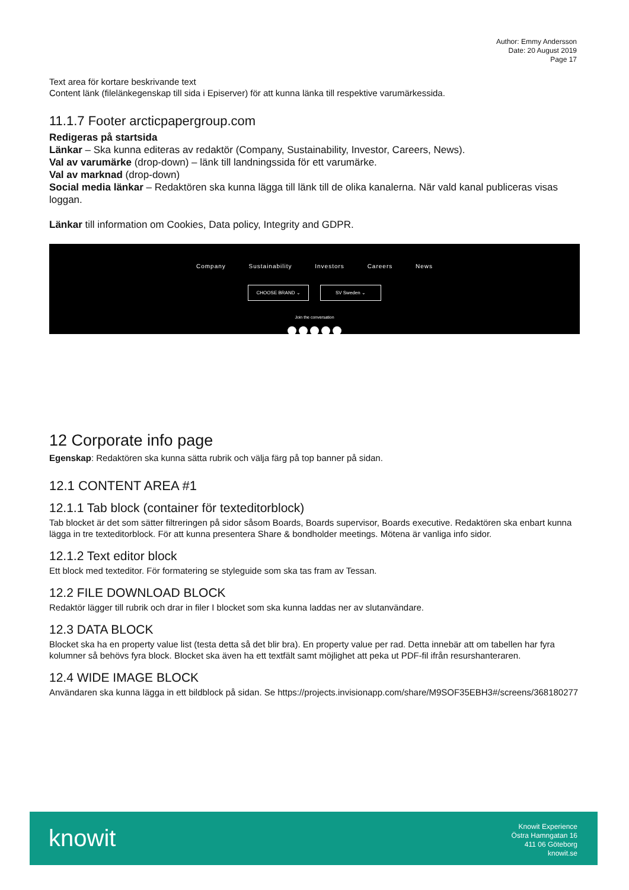Author: Emmy Andersson
Date: 20 August 2019
Page 17
Text area för kortare beskrivande text
Content länk (filelänkegenskap till sida i Episerver) för att kunna länka till respektive varumärkessida.
11.1.7 Footer arcticpapergroup.com
Redigeras på startsida
Länkar – Ska kunna editeras av redaktör (Company, Sustainability, Investor, Careers, News).
Val av varumärke (drop-down) – länk till landningssida för ett varumärke.
Val av marknad (drop-down)
Social media länkar – Redaktören ska kunna lägga till länk till de olika kanalerna. När vald kanal publiceras visas loggan.
Länkar till information om Cookies, Data policy, Integrity and GDPR.
Company Sustainability Investors Careers News
CHOOSE BRAND ⌄ SV Sweden ⌄
Join the conversation
12 Corporate info page
Egenskap: Redaktören ska kunna sätta rubrik och välja färg på top banner på sidan.
12.1 CONTENT AREA #1
12.1.1 Tab block (container för texteditorblock)
Tab blocket är det som sätter filtreringen på sidor såsom Boards, Boards supervisor, Boards executive. Redaktören ska enbart kunna lägga in tre texteditorblock. För att kunna presentera Share & bondholder meetings. Mötena är vanliga info sidor.
12.1.2 Text editor block
Ett block med texteditor. För formatering se styleguide som ska tas fram av Tessan.
12.2 FILE DOWNLOAD BLOCK
Redaktör lägger till rubrik och drar in filer I blocket som ska kunna laddas ner av slutanvändare.
12.3 DATA BLOCK
Blocket ska ha en property value list (testa detta så det blir bra). En property value per rad. Detta innebär att om tabellen har fyra kolumner så behövs fyra block. Blocket ska även ha ett textfält samt möjlighet att peka ut PDF-fil ifrån resurshanteraren.
12.4 WIDE IMAGE BLOCK
Användaren ska kunna lägga in ett bildblock på sidan. Se https://projects.invisionapp.com/share/M9SOF35EBH3#/screens/368180277
knowit
Knowit Experience
Östra Hamngatan 16
411 06 Göteborg
knowit.se